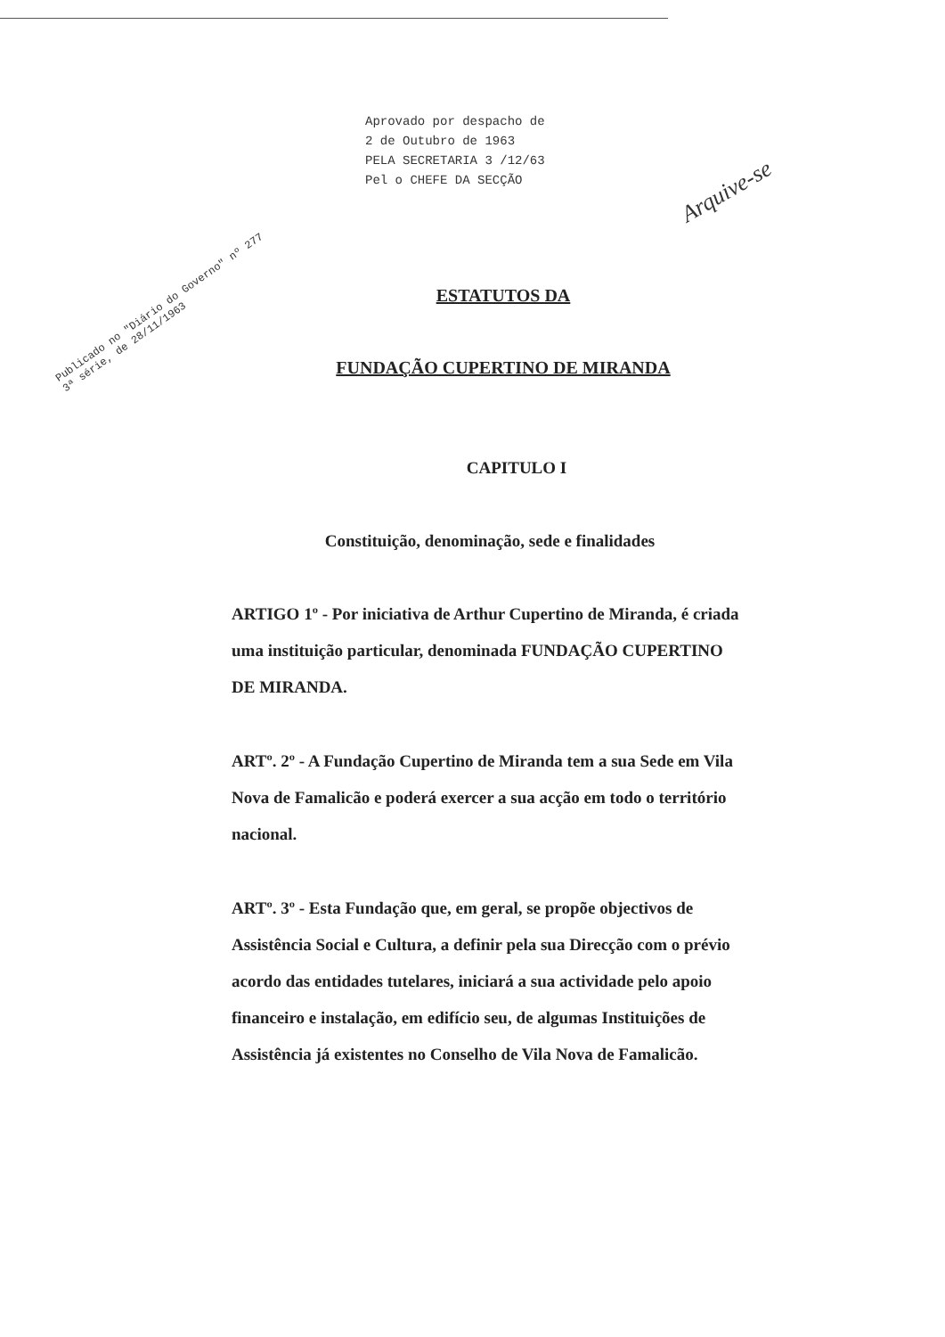Aprovado por despacho de
2 de Outubro de 1963
PELA SECRETARIA 3 /12/63
Pel o CHEFE DA SECÇÃO
Publicado no "Diário do Governo" nº 277
3ª série, de 28/11/1963
Arquive-se
ESTATUTOS DA
FUNDAÇÃO CUPERTINO DE MIRANDA
CAPITULO I
Constituição, denominação, sede e finalidades
ARTIGO 1º - Por iniciativa de Arthur Cupertino de Miranda, é criada uma instituição particular, denominada FUNDAÇÃO CUPERTINO DE MIRANDA.
ARTº. 2º - A Fundação Cupertino de Miranda tem a sua Sede em Vila Nova de Famalicão e poderá exercer a sua acção em todo o território nacional.
ARTº. 3º - Esta Fundação que, em geral, se propõe objectivos de Assistência Social e Cultura, a definir pela sua Direcção com o prévio acordo das entidades tutelares, iniciará a sua actividade pelo apoio financeiro e instalação, em edifício seu, de algumas Instituições de Assistência já existentes no Conselho de Vila Nova de Famalicão.